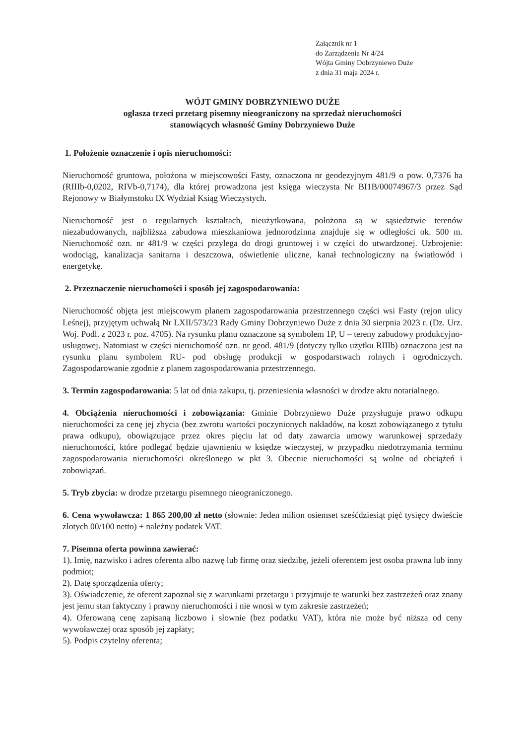Załącznik nr 1
do Zarządzenia Nr 4/24
Wójta Gminy Dobrzyniewo Duże
z dnia 31 maja 2024 r.
WÓJT GMINY DOBRZYNIEWO DUŻE
ogłasza trzeci przetarg pisemny nieograniczony na sprzedaż nieruchomości
stanowiących własność Gminy Dobrzyniewo Duże
1. Położenie oznaczenie i opis nieruchomości:
Nieruchomość gruntowa, położona w miejscowości Fasty, oznaczona nr geodezyjnym 481/9 o pow. 0,7376 ha (RIIIb-0,0202, RIVb-0,7174), dla której prowadzona jest księga wieczysta Nr BI1B/00074967/3 przez Sąd Rejonowy w Białymstoku IX Wydział Ksiąg Wieczystych.
Nieruchomość jest o regularnych kształtach, nieużytkowana, położona są w sąsiedztwie terenów niezabudowanych, najbliższa zabudowa mieszkaniowa jednorodzinna znajduje się w odległości ok. 500 m. Nieruchomość ozn. nr 481/9 w części przylega do drogi gruntowej i w części do utwardzonej. Uzbrojenie: wodociąg, kanalizacja sanitarna i deszczowa, oświetlenie uliczne, kanał technologiczny na światłowód i energetykę.
2. Przeznaczenie nieruchomości i sposób jej zagospodarowania:
Nieruchomość objęta jest miejscowym planem zagospodarowania przestrzennego części wsi Fasty (rejon ulicy Leśnej), przyjętym uchwałą Nr LXII/573/23 Rady Gminy Dobrzyniewo Duże z dnia 30 sierpnia 2023 r. (Dz. Urz. Woj. Podl. z 2023 r. poz. 4705). Na rysunku planu oznaczone są symbolem 1P, U – tereny zabudowy produkcyjno-usługowej. Natomiast w części nieruchomość ozn. nr geod. 481/9 (dotyczy tylko użytku RIIIb) oznaczona jest na rysunku planu symbolem RU- pod obsługę produkcji w gospodarstwach rolnych i ogrodniczych. Zagospodarowanie zgodnie z planem zagospodarowania przestrzennego.
3. Termin zagospodarowania: 5 lat od dnia zakupu, tj. przeniesienia własności w drodze aktu notarialnego.
4. Obciążenia nieruchomości i zobowiązania: Gminie Dobrzyniewo Duże przysługuje prawo odkupu nieruchomości za cenę jej zbycia (bez zwrotu wartości poczynionych nakładów, na koszt zobowiązanego z tytułu prawa odkupu), obowiązujące przez okres pięciu lat od daty zawarcia umowy warunkowej sprzedaży nieruchomości, które podlegać będzie ujawnieniu w księdze wieczystej, w przypadku niedotrzymania terminu zagospodarowania nieruchomości określonego w pkt 3. Obecnie nieruchomości są wolne od obciążeń i zobowiązań.
5. Tryb zbycia: w drodze przetargu pisemnego nieograniczonego.
6. Cena wywoławcza: 1 865 200,00 zł netto (słownie: Jeden milion osiemset sześćdziesiąt pięć tysięcy dwieście złotych 00/100 netto) + należny podatek VAT.
7. Pisemna oferta powinna zawierać:
1). Imię, nazwisko i adres oferenta albo nazwę lub firmę oraz siedzibę, jeżeli oferentem jest osoba prawna lub inny podmiot;
2). Datę sporządzenia oferty;
3). Oświadczenie, że oferent zapoznał się z warunkami przetargu i przyjmuje te warunki bez zastrzeżeń oraz znany jest jemu stan faktyczny i prawny nieruchomości i nie wnosi w tym zakresie zastrzeżeń;
4). Oferowaną cenę zapisaną liczbowo i słownie (bez podatku VAT), która nie może być niższa od ceny wywoławczej oraz sposób jej zapłaty;
5). Podpis czytelny oferenta;